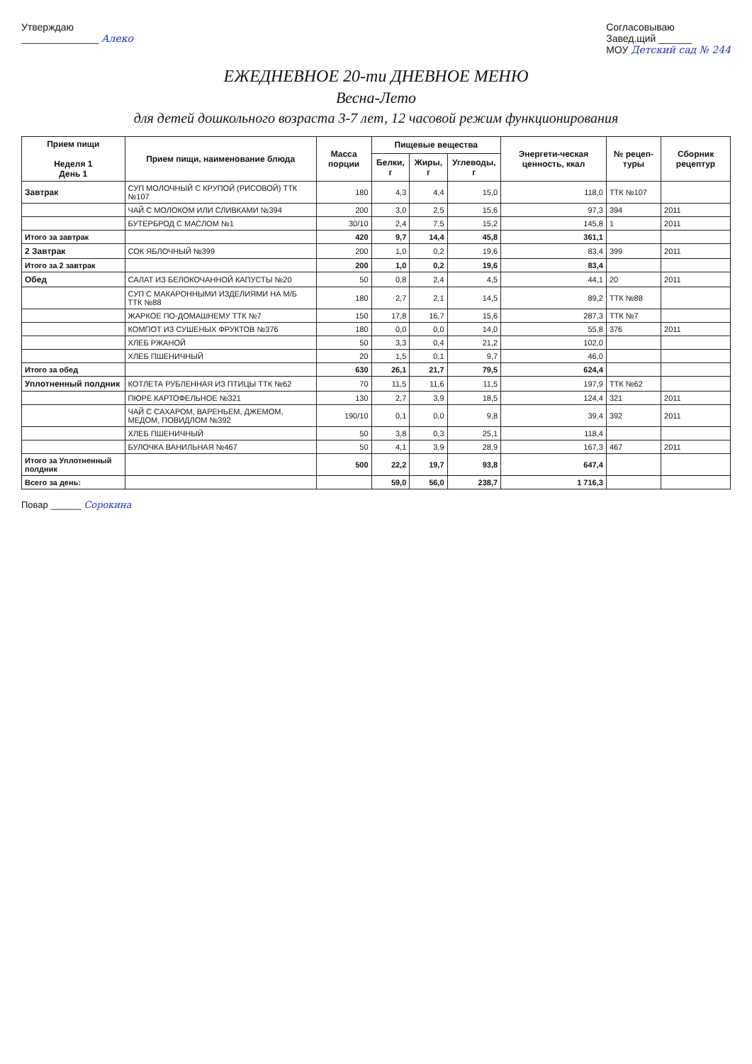Утверждаю
______________ Алеко
Согласовываю
Завед.щий ______
МОУ Детский сад № 244
ЕЖЕДНЕВНОЕ 20-ти ДНЕВНОЕ МЕНЮ
Весна-Лето
для детей дошкольного возраста 3-7 лет, 12 часовой режим функционирования
| Прием пищи Неделя 1 День 1 | Прием пищи, наименование блюда | Масса порции | Пищевые вещества | | | Энергети-ческая ценность, ккал | № рецеп-туры | Сборник рецептур |
| --- | --- | --- | --- | --- | --- | --- | --- | --- |
| | | | Белки, г | Жиры, г | Углеводы, г | | | |
| Завтрак | СУП МОЛОЧНЫЙ С КРУПОЙ (РИСОВОЙ) ТТК №107 | 180 | 4,3 | 4,4 | 15,0 | 118,0 | ТТК №107 | |
| | ЧАЙ С МОЛОКОМ ИЛИ СЛИВКАМИ №394 | 200 | 3,0 | 2,5 | 15,6 | 97,3 | 394 | 2011 |
| | БУТЕРБРОД С МАСЛОМ №1 | 30/10 | 2,4 | 7,5 | 15,2 | 145,8 | 1 | 2011 |
| Итого за завтрак | | 420 | 9,7 | 14,4 | 45,8 | 361,1 | | |
| 2 Завтрак | СОК ЯБЛОЧНЫЙ №399 | 200 | 1,0 | 0,2 | 19,6 | 83,4 | 399 | 2011 |
| Итого за 2 завтрак | | 200 | 1,0 | 0,2 | 19,6 | 83,4 | | |
| Обед | САЛАТ ИЗ БЕЛОКОЧАННОЙ КАПУСТЫ №20 | 50 | 0,8 | 2,4 | 4,5 | 44,1 | 20 | 2011 |
| | СУП С МАКАРОННЫМИ ИЗДЕЛИЯМИ НА М/Б ТТК №88 | 180 | 2,7 | 2,1 | 14,5 | 89,2 | ТТК №88 | |
| | ЖАРКОЕ ПО-ДОМАШНЕМУ ТТК №7 | 150 | 17,8 | 16,7 | 15,6 | 287,3 | ТТК №7 | |
| | КОМПОТ ИЗ СУШЕНЫХ ФРУКТОВ №376 | 180 | 0,0 | 0,0 | 14,0 | 55,8 | 376 | 2011 |
| | ХЛЕБ РЖАНОЙ | 50 | 3,3 | 0,4 | 21,2 | 102,0 | | |
| | ХЛЕБ ПШЕНИЧНЫЙ | 20 | 1,5 | 0,1 | 9,7 | 46,0 | | |
| Итого за обед | | 630 | 26,1 | 21,7 | 79,5 | 624,4 | | |
| Уплотненный полдник | КОТЛЕТА РУБЛЕННАЯ ИЗ ПТИЦЫ ТТК №62 | 70 | 11,5 | 11,6 | 11,5 | 197,9 | ТТК №62 | |
| | ПЮРЕ КАРТОФЕЛЬНОЕ №321 | 130 | 2,7 | 3,9 | 18,5 | 124,4 | 321 | 2011 |
| | ЧАЙ С САХАРОМ, ВАРЕНЬЕМ, ДЖЕМОМ, МЕДОМ, ПОВИДЛОМ №392 | 190/10 | 0,1 | 0,0 | 9,8 | 39,4 | 392 | 2011 |
| | ХЛЕБ ПШЕНИЧНЫЙ | 50 | 3,8 | 0,3 | 25,1 | 118,4 | | |
| | БУЛОЧКА ВАНИЛЬНАЯ №467 | 50 | 4,1 | 3,9 | 28,9 | 167,3 | 467 | 2011 |
| Итого за Уплотненный полдник | | 500 | 22,2 | 19,7 | 93,8 | 647,4 | | |
| Всего за день: | | | 59,0 | 56,0 | 238,7 | 1 716,3 | | |
Повар ______ Сорокина